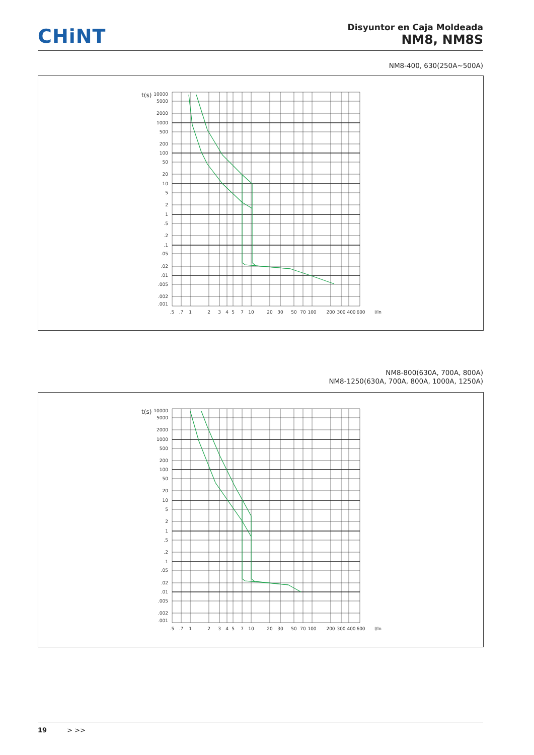CHiNT
Disyuntor en Caja Moldeada
NM8, NM8S
NM8-400, 630(250A~500A)
t(s)
10000
5000
2000
1000
500
200
100
50
20
10
5
2
1
.5
.2
.1
.05
.02
.01
.005
.002
.001
.5
.7
1
2
3
4
5
7
10
20
30
50
70
100
200
300
400
600
I/In
NM8-800(630A, 700A, 800A)
NM8-1250(630A, 700A, 800A, 1000A, 1250A)
t(s)
10000
5000
2000
1000
500
200
100
50
20
10
5
2
1
.5
.2
.1
.05
.02
.01
.005
.002
.001
.5
.7
1
2
3
4
5
7
10
20
30
50
70
100
200
300
400
600
I/In
19 > >>